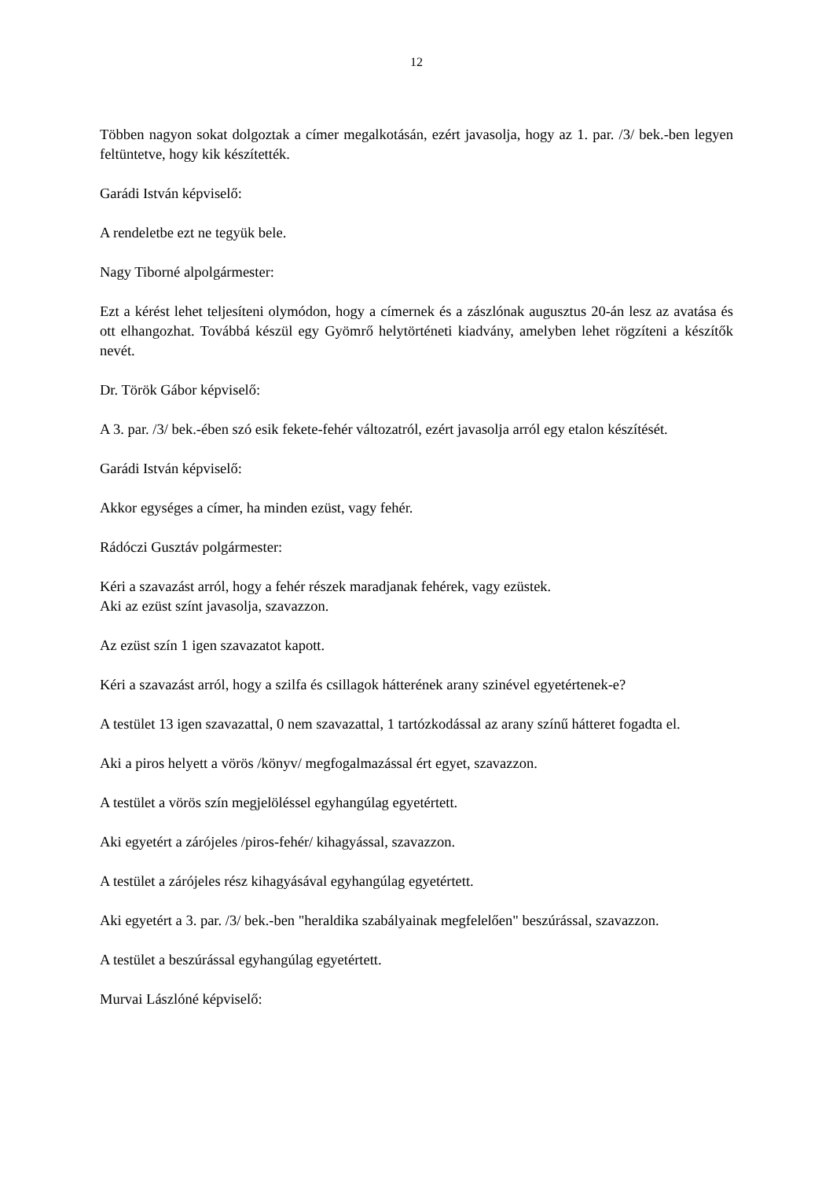12
Többen nagyon sokat dolgoztak a címer megalkotásán, ezért javasolja, hogy az 1. par. /3/ bek.-ben legyen feltüntetve, hogy kik készítették.
Garádi István képviselő:
A rendeletbe ezt ne tegyük bele.
Nagy Tiborné alpolgármester:
Ezt a kérést lehet teljesíteni olymódon, hogy a címernek és a zászlónak augusztus 20-án lesz az avatása és ott elhangozhat. Továbbá készül egy Gyömrő helytörténeti kiadvány, amelyben lehet rögzíteni a készítők nevét.
Dr. Török Gábor képviselő:
A 3. par. /3/ bek.-ében szó esik fekete-fehér változatról, ezért javasolja arról egy etalon készítését.
Garádi István képviselő:
Akkor egységes a címer, ha minden ezüst, vagy fehér.
Rádóczi Gusztáv polgármester:
Kéri a szavazást arról, hogy a fehér részek maradjanak fehérek, vagy ezüstek.
Aki az ezüst színt javasolja, szavazzon.
Az ezüst szín 1 igen szavazatot kapott.
Kéri a szavazást arról, hogy a szilfa és csillagok hátterének arany szinével egyetértenek-e?
A testület 13 igen szavazattal, 0 nem szavazattal, 1 tartózkodással az arany színű hátteret fogadta el.
Aki a piros helyett a vörös /könyv/ megfogalmazással ért egyet, szavazzon.
A testület a vörös szín megjelöléssel egyhangúlag egyetértett.
Aki egyetért a zárójeles /piros-fehér/ kihagyással, szavazzon.
A testület a zárójeles rész kihagyásával egyhangúlag egyetértett.
Aki egyetért a 3. par. /3/ bek.-ben "heraldika szabályainak megfelelően" beszúrással, szavazzon.
A testület a beszúrással egyhangúlag egyetértett.
Murvai Lászlóné képviselő: